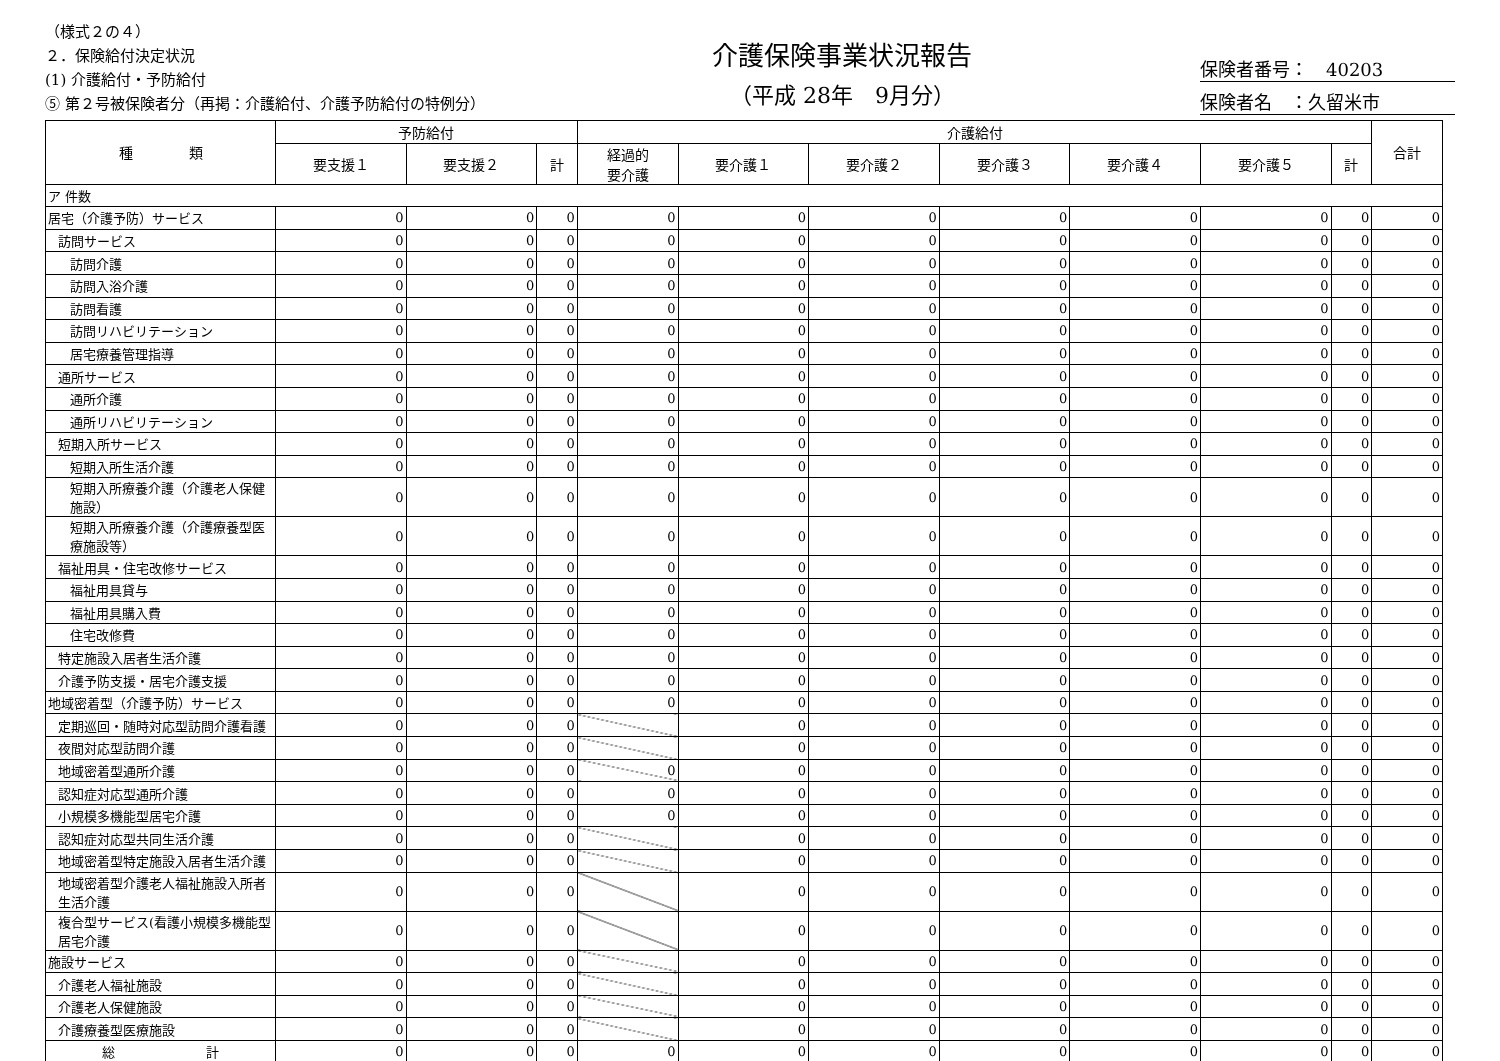（様式２の４）
２．保険給付決定状況
(1) 介護給付・予防給付
⑤ 第２号被保険者分（再掲：介護給付、介護予防給付の特例分）
介護保険事業状況報告
（平成 28年　9月分）
保険者番号：　40203
保険者名　：久留米市
| 種 類 | 予防給付 | | | 介護給付 | | | | | | | 合計 |
| --- | --- | --- | --- | --- | --- | --- | --- | --- | --- | --- | --- |
| | 要支援１ | 要支援２ | 計 | 経過的 要介護 | 要介護１ | 要介護２ | 要介護３ | 要介護４ | 要介護５ | 計 | |
| ア 件数 | | | | | | | | | | | |
| 居宅（介護予防）サービス | 0 | 0 | 0 | 0 | 0 | 0 | 0 | 0 | 0 | 0 | 0 |
| 訪問サービス | 0 | 0 | 0 | 0 | 0 | 0 | 0 | 0 | 0 | 0 | 0 |
| 訪問介護 | 0 | 0 | 0 | 0 | 0 | 0 | 0 | 0 | 0 | 0 | 0 |
| 訪問入浴介護 | 0 | 0 | 0 | 0 | 0 | 0 | 0 | 0 | 0 | 0 | 0 |
| 訪問看護 | 0 | 0 | 0 | 0 | 0 | 0 | 0 | 0 | 0 | 0 | 0 |
| 訪問リハビリテーション | 0 | 0 | 0 | 0 | 0 | 0 | 0 | 0 | 0 | 0 | 0 |
| 居宅療養管理指導 | 0 | 0 | 0 | 0 | 0 | 0 | 0 | 0 | 0 | 0 | 0 |
| 通所サービス | 0 | 0 | 0 | 0 | 0 | 0 | 0 | 0 | 0 | 0 | 0 |
| 通所介護 | 0 | 0 | 0 | 0 | 0 | 0 | 0 | 0 | 0 | 0 | 0 |
| 通所リハビリテーション | 0 | 0 | 0 | 0 | 0 | 0 | 0 | 0 | 0 | 0 | 0 |
| 短期入所サービス | 0 | 0 | 0 | 0 | 0 | 0 | 0 | 0 | 0 | 0 | 0 |
| 短期入所生活介護 | 0 | 0 | 0 | 0 | 0 | 0 | 0 | 0 | 0 | 0 | 0 |
| 短期入所療養介護（介護老人保健施設） | 0 | 0 | 0 | 0 | 0 | 0 | 0 | 0 | 0 | 0 | 0 |
| 短期入所療養介護（介護療養型医療施設等） | 0 | 0 | 0 | 0 | 0 | 0 | 0 | 0 | 0 | 0 | 0 |
| 福祉用具・住宅改修サービス | 0 | 0 | 0 | 0 | 0 | 0 | 0 | 0 | 0 | 0 | 0 |
| 福祉用具貸与 | 0 | 0 | 0 | 0 | 0 | 0 | 0 | 0 | 0 | 0 | 0 |
| 福祉用具購入費 | 0 | 0 | 0 | 0 | 0 | 0 | 0 | 0 | 0 | 0 | 0 |
| 住宅改修費 | 0 | 0 | 0 | 0 | 0 | 0 | 0 | 0 | 0 | 0 | 0 |
| 特定施設入居者生活介護 | 0 | 0 | 0 | 0 | 0 | 0 | 0 | 0 | 0 | 0 | 0 |
| 介護予防支援・居宅介護支援 | 0 | 0 | 0 | 0 | 0 | 0 | 0 | 0 | 0 | 0 | 0 |
| 地域密着型（介護予防）サービス | 0 | 0 | 0 | 0 | 0 | 0 | 0 | 0 | 0 | 0 | 0 |
| 定期巡回・随時対応型訪問介護看護 | 0 | 0 | 0 | | 0 | 0 | 0 | 0 | 0 | 0 | 0 |
| 夜間対応型訪問介護 | 0 | 0 | 0 | | 0 | 0 | 0 | 0 | 0 | 0 | 0 |
| 地域密着型通所介護 | 0 | 0 | 0 | 0 | 0 | 0 | 0 | 0 | 0 | 0 | 0 |
| 認知症対応型通所介護 | 0 | 0 | 0 | 0 | 0 | 0 | 0 | 0 | 0 | 0 | 0 |
| 小規模多機能型居宅介護 | 0 | 0 | 0 | 0 | 0 | 0 | 0 | 0 | 0 | 0 | 0 |
| 認知症対応型共同生活介護 | 0 | 0 | 0 | | 0 | 0 | 0 | 0 | 0 | 0 | 0 |
| 地域密着型特定施設入居者生活介護 | 0 | 0 | 0 | | 0 | 0 | 0 | 0 | 0 | 0 | 0 |
| 地域密着型介護老人福祉施設入所者生活介護 | 0 | 0 | 0 | | 0 | 0 | 0 | 0 | 0 | 0 | 0 |
| 複合型サービス(看護小規模多機能型居宅介護 | 0 | 0 | 0 | | 0 | 0 | 0 | 0 | 0 | 0 | 0 |
| 施設サービス | 0 | 0 | 0 | | 0 | 0 | 0 | 0 | 0 | 0 | 0 |
| 介護老人福祉施設 | 0 | 0 | 0 | | 0 | 0 | 0 | 0 | 0 | 0 | 0 |
| 介護老人保健施設 | 0 | 0 | 0 | | 0 | 0 | 0 | 0 | 0 | 0 | 0 |
| 介護療養型医療施設 | 0 | 0 | 0 | | 0 | 0 | 0 | 0 | 0 | 0 | 0 |
| 総 計 | 0 | 0 | 0 | 0 | 0 | 0 | 0 | 0 | 0 | 0 | 0 |